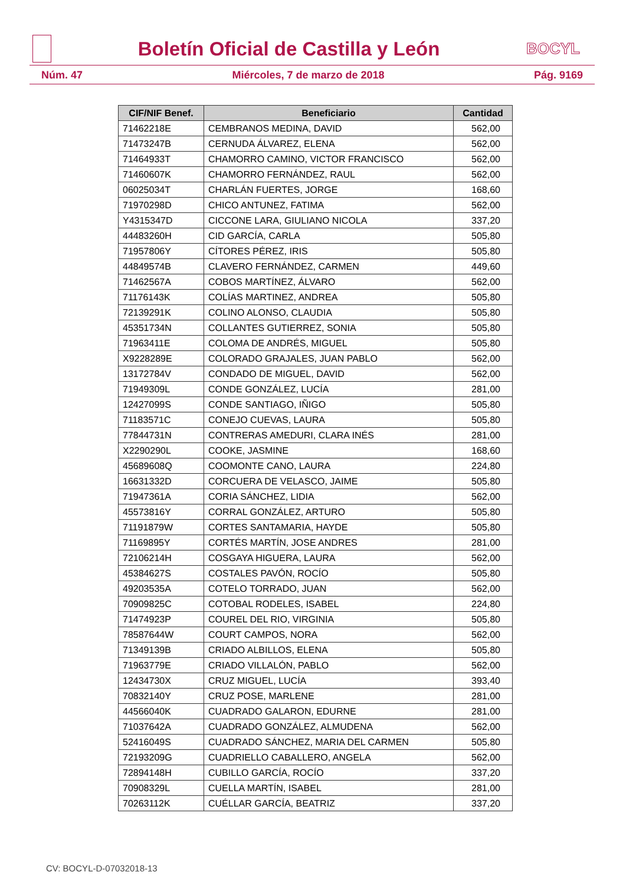Boletín Oficial de Castilla y León
BOCYL
Núm. 47 Miércoles, 7 de marzo de 2018 Pág. 9169
| CIF/NIF Benef. | Beneficiario | Cantidad |
| --- | --- | --- |
| 71462218E | CEMBRANOS MEDINA, DAVID | 562,00 |
| 71473247B | CERNUDA ÁLVAREZ, ELENA | 562,00 |
| 71464933T | CHAMORRO CAMINO, VICTOR FRANCISCO | 562,00 |
| 71460607K | CHAMORRO FERNÁNDEZ, RAUL | 562,00 |
| 06025034T | CHARLÁN FUERTES, JORGE | 168,60 |
| 71970298D | CHICO ANTUNEZ, FATIMA | 562,00 |
| Y4315347D | CICCONE LARA, GIULIANO NICOLA | 337,20 |
| 44483260H | CID GARCÍA, CARLA | 505,80 |
| 71957806Y | CÍTORES PÉREZ, IRIS | 505,80 |
| 44849574B | CLAVERO FERNÁNDEZ, CARMEN | 449,60 |
| 71462567A | COBOS MARTÍNEZ, ÁLVARO | 562,00 |
| 71176143K | COLÍAS MARTINEZ, ANDREA | 505,80 |
| 72139291K | COLINO ALONSO, CLAUDIA | 505,80 |
| 45351734N | COLLANTES GUTIERREZ, SONIA | 505,80 |
| 71963411E | COLOMA DE ANDRÉS, MIGUEL | 505,80 |
| X9228289E | COLORADO GRAJALES, JUAN PABLO | 562,00 |
| 13172784V | CONDADO DE MIGUEL, DAVID | 562,00 |
| 71949309L | CONDE GONZÁLEZ, LUCÍA | 281,00 |
| 12427099S | CONDE SANTIAGO, IÑIGO | 505,80 |
| 71183571C | CONEJO CUEVAS, LAURA | 505,80 |
| 77844731N | CONTRERAS AMEDURI, CLARA INÉS | 281,00 |
| X2290290L | COOKE, JASMINE | 168,60 |
| 45689608Q | COOMONTE CANO, LAURA | 224,80 |
| 16631332D | CORCUERA DE VELASCO, JAIME | 505,80 |
| 71947361A | CORIA SÁNCHEZ, LIDIA | 562,00 |
| 45573816Y | CORRAL GONZÁLEZ, ARTURO | 505,80 |
| 71191879W | CORTES SANTAMARIA, HAYDE | 505,80 |
| 71169895Y | CORTÉS MARTÍN, JOSE ANDRES | 281,00 |
| 72106214H | COSGAYA HIGUERA, LAURA | 562,00 |
| 45384627S | COSTALES PAVÓN, ROCÍO | 505,80 |
| 49203535A | COTELO TORRADO, JUAN | 562,00 |
| 70909825C | COTOBAL RODELES, ISABEL | 224,80 |
| 71474923P | COUREL DEL RIO, VIRGINIA | 505,80 |
| 78587644W | COURT CAMPOS, NORA | 562,00 |
| 71349139B | CRIADO ALBILLOS, ELENA | 505,80 |
| 71963779E | CRIADO VILLALÓN, PABLO | 562,00 |
| 12434730X | CRUZ MIGUEL, LUCÍA | 393,40 |
| 70832140Y | CRUZ POSE, MARLENE | 281,00 |
| 44566040K | CUADRADO GALARON, EDURNE | 281,00 |
| 71037642A | CUADRADO GONZÁLEZ, ALMUDENA | 562,00 |
| 52416049S | CUADRADO SÁNCHEZ, MARIA DEL CARMEN | 505,80 |
| 72193209G | CUADRIELLO CABALLERO, ANGELA | 562,00 |
| 72894148H | CUBILLO GARCÍA, ROCÍO | 337,20 |
| 70908329L | CUELLA MARTÍN, ISABEL | 281,00 |
| 70263112K | CUÉLLAR GARCÍA, BEATRIZ | 337,20 |
CV: BOCYL-D-07032018-13